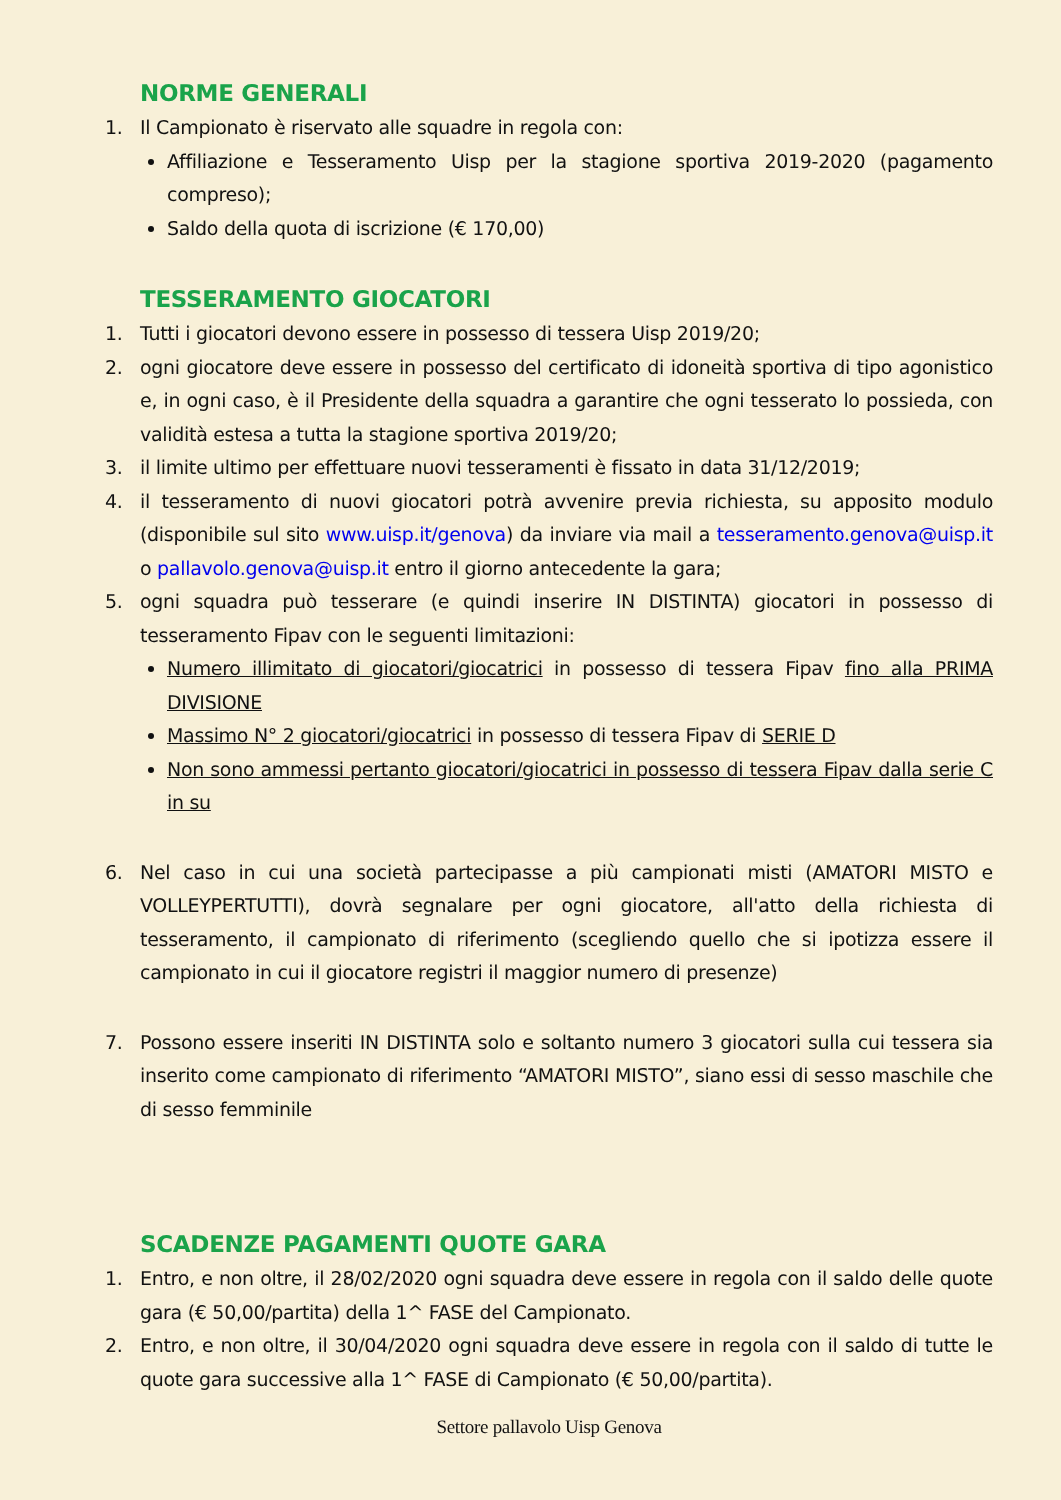NORME GENERALI
1. Il Campionato è riservato alle squadre in regola con:
Affiliazione e Tesseramento Uisp per la stagione sportiva 2019-2020 (pagamento compreso);
Saldo della quota di iscrizione (€ 170,00)
TESSERAMENTO GIOCATORI
1. Tutti i giocatori devono essere in possesso di tessera Uisp 2019/20;
2. ogni giocatore deve essere in possesso del certificato di idoneità sportiva di tipo agonistico e, in ogni caso, è il Presidente della squadra a garantire che ogni tesserato lo possieda, con validità estesa a tutta la stagione sportiva 2019/20;
3. il limite ultimo per effettuare nuovi tesseramenti è fissato in data 31/12/2019;
4. il tesseramento di nuovi giocatori potrà avvenire previa richiesta, su apposito modulo (disponibile sul sito www.uisp.it/genova) da inviare via mail a tesseramento.genova@uisp.it o pallavolo.genova@uisp.it entro il giorno antecedente la gara;
5. ogni squadra può tesserare (e quindi inserire IN DISTINTA) giocatori in possesso di tesseramento Fipav con le seguenti limitazioni:
Numero illimitato di giocatori/giocatrici in possesso di tessera Fipav fino alla PRIMA DIVISIONE
Massimo N° 2 giocatori/giocatrici in possesso di tessera Fipav di SERIE D
Non sono ammessi pertanto giocatori/giocatrici in possesso di tessera Fipav dalla serie C in su
6. Nel caso in cui una società partecipasse a più campionati misti (AMATORI MISTO e VOLLEYPERTUTTI), dovrà segnalare per ogni giocatore, all'atto della richiesta di tesseramento, il campionato di riferimento (scegliendo quello che si ipotizza essere il campionato in cui il giocatore registri il maggior numero di presenze)
7. Possono essere inseriti IN DISTINTA solo e soltanto numero 3 giocatori sulla cui tessera sia inserito come campionato di riferimento “AMATORI MISTO”, siano essi di sesso maschile che di sesso femminile
SCADENZE PAGAMENTI QUOTE GARA
1. Entro, e non oltre, il 28/02/2020 ogni squadra deve essere in regola con il saldo delle quote gara (€ 50,00/partita) della 1^ FASE del Campionato.
2. Entro, e non oltre, il 30/04/2020 ogni squadra deve essere in regola con il saldo di tutte le quote gara successive alla 1^ FASE di Campionato (€ 50,00/partita).
Settore pallavolo Uisp Genova